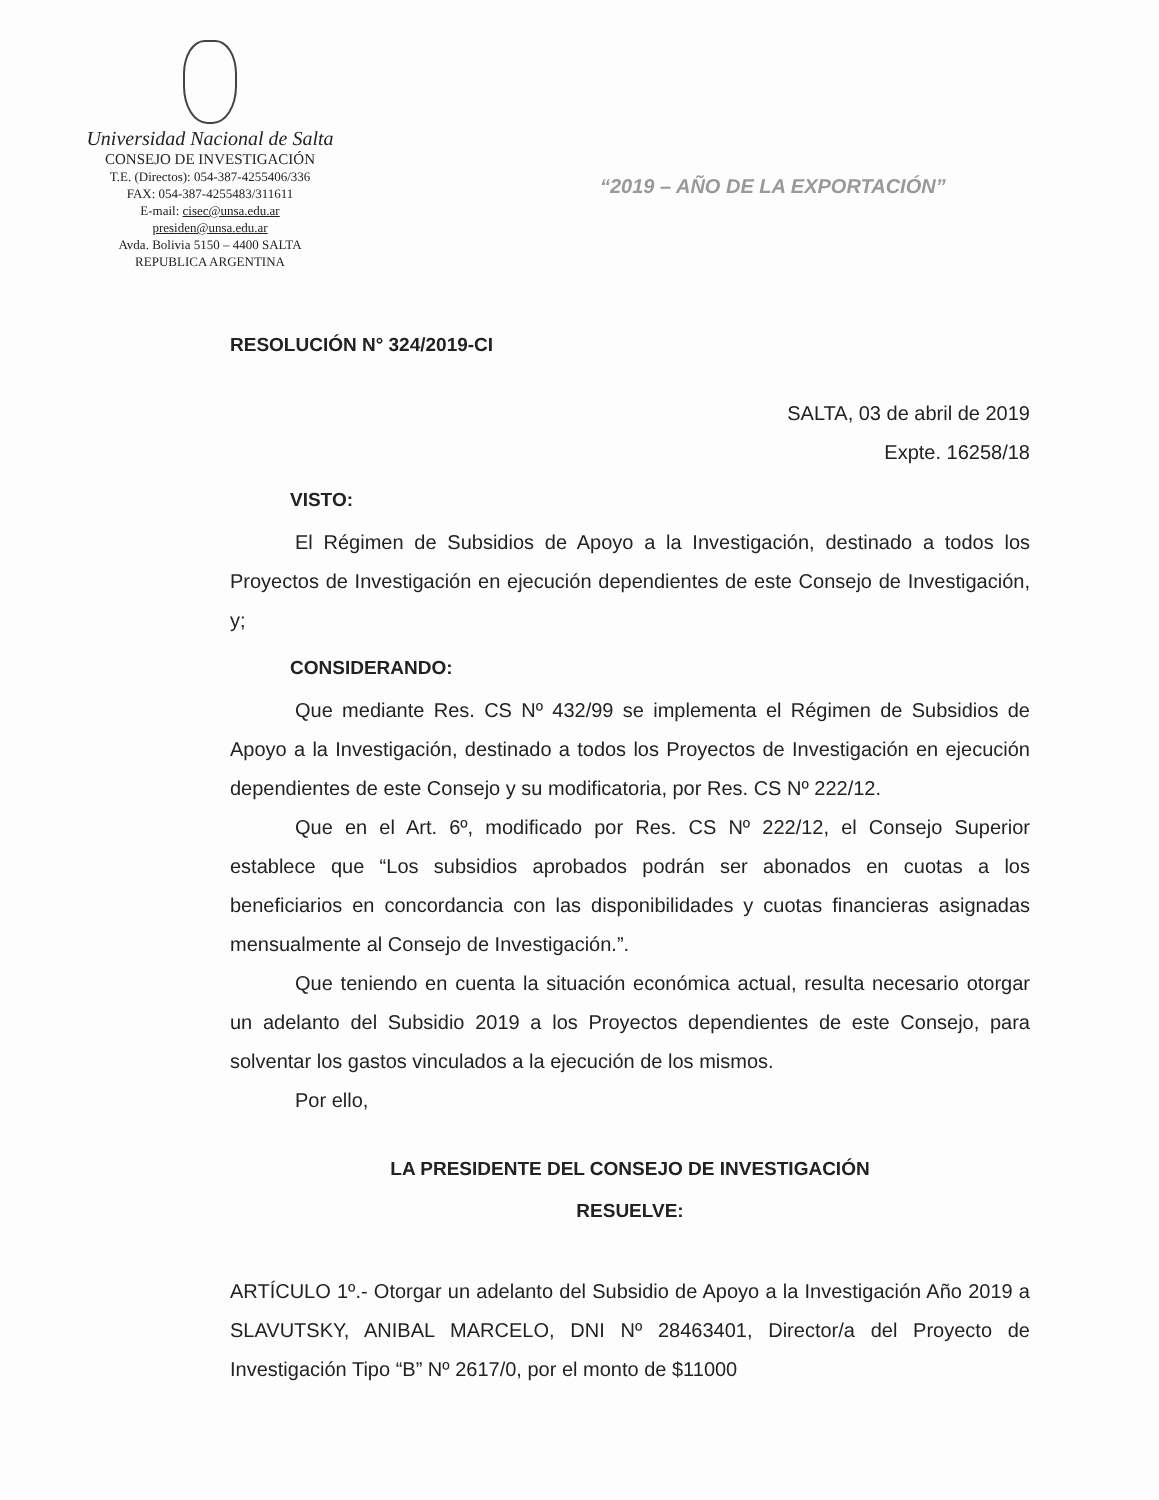Universidad Nacional de Salta
CONSEJO DE INVESTIGACIÓN
T.E. (Directos): 054-387-4255406/336
FAX: 054-387-4255483/311611
E-mail: cisec@unsa.edu.ar
presiden@unsa.edu.ar
Avda. Bolivia 5150 – 4400 SALTA
REPUBLICA ARGENTINA
“2019 – AÑO DE LA EXPORTACIÓN”
RESOLUCIÓN N° 324/2019-CI
SALTA, 03 de abril de 2019
Expte. 16258/18
VISTO:
El Régimen de Subsidios de Apoyo a la Investigación, destinado a todos los Proyectos de Investigación en ejecución dependientes de este Consejo de Investigación, y;
CONSIDERANDO:
Que mediante Res. CS Nº 432/99 se implementa el Régimen de Subsidios de Apoyo a la Investigación, destinado a todos los Proyectos de Investigación en ejecución dependientes de este Consejo y su modificatoria, por Res. CS Nº 222/12.
Que en el Art. 6º, modificado por Res. CS Nº 222/12, el Consejo Superior establece que “Los subsidios aprobados podrán ser abonados en cuotas a los beneficiarios en concordancia con las disponibilidades y cuotas financieras asignadas mensualmente al Consejo de Investigación.”.
Que teniendo en cuenta la situación económica actual, resulta necesario otorgar un adelanto del Subsidio 2019 a los Proyectos dependientes de este Consejo, para solventar los gastos vinculados a la ejecución de los mismos.
Por ello,
LA PRESIDENTE DEL CONSEJO DE INVESTIGACIÓN
RESUELVE:
ARTÍCULO 1º.- Otorgar un adelanto del Subsidio de Apoyo a la Investigación Año 2019 a SLAVUTSKY, ANIBAL MARCELO, DNI Nº 28463401, Director/a del Proyecto de Investigación Tipo “B” Nº 2617/0, por el monto de $11000